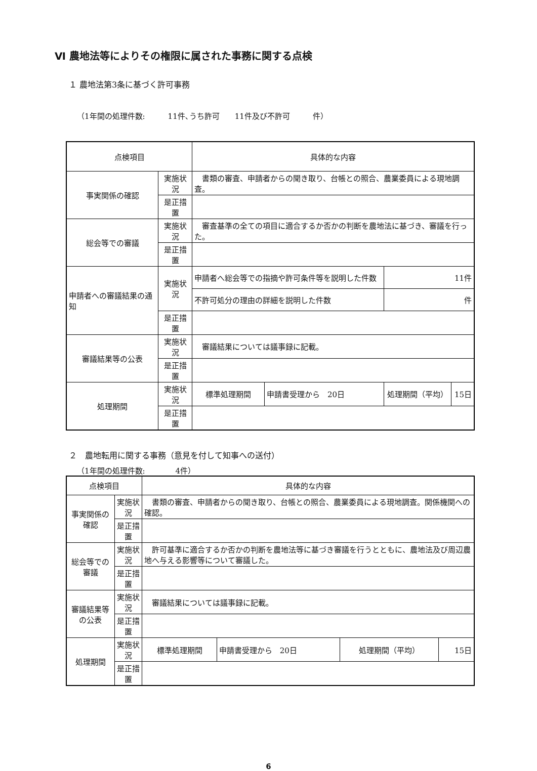Ⅵ 農地法等によりその権限に属された事務に関する点検
１ 農地法第3条に基づく許可事務
（1年間の処理件数:　　　11件､うち許可　　11件及び不許可　　　件）
| 点検項目 | | | 具体的な内容 | | | |
| 事実関係の確認 | | 実施状況 | 書類の審査、申請者からの聞き取り、台帳との照合、農業委員による現地調査。 | | | |
| | | 是正措置 | | | | |
| 総会等での審議 | | 実施状況 | 審査基準の全ての項目に適合するか否かの判断を農地法に基づき、審議を行った。 | | | |
| | | 是正措置 | | | | |
| 申請者への審議結果の通知 | | 実施状況 | 申請者へ総会等での指摘や許可条件等を説明した件数 | | 11件 | |
| | | | 不許可処分の理由の詳細を説明した件数 | | 件 | |
| | | 是正措置 | | | | |
| 審議結果等の公表 | | 実施状況 | 審議結果については議事録に記載。 | | | |
| | | 是正措置 | | | | |
| 処理期間 | 実施状況 | | 標準処理期間 | 申請書受理から 20日 | 処理期間（平均） | 15日 |
| | 是正措置 | | | | | |
２　農地転用に関する事務（意見を付して知事への送付）
（1年間の処理件数:　　　　4件）
| 点検項目 | | | 具体的な内容 | | | |
| 事実関係の確認 | | 実施状況 | 書類の審査、申請者からの聞き取り、台帳との照合、農業委員による現地調査。関係機関への確認。 | | | |
| | | 是正措置 | | | | |
| 総会等での審議 | | 実施状況 | 許可基準に適合するか否かの判断を農地法等に基づき審議を行うとともに、農地法及び周辺農地へ与える影響等について審議した。 | | | |
| | | 是正措置 | | | | |
| 審議結果等の公表 | | 実施状況 | 審議結果については議事録に記載。 | | | |
| | | 是正措置 | | | | |
| 処理期間 | 実施状況 | | 標準処理期間 | 申請書受理から 20日 | 処理期間（平均） | 15日 |
| | 是正措置 | | | | | |
6